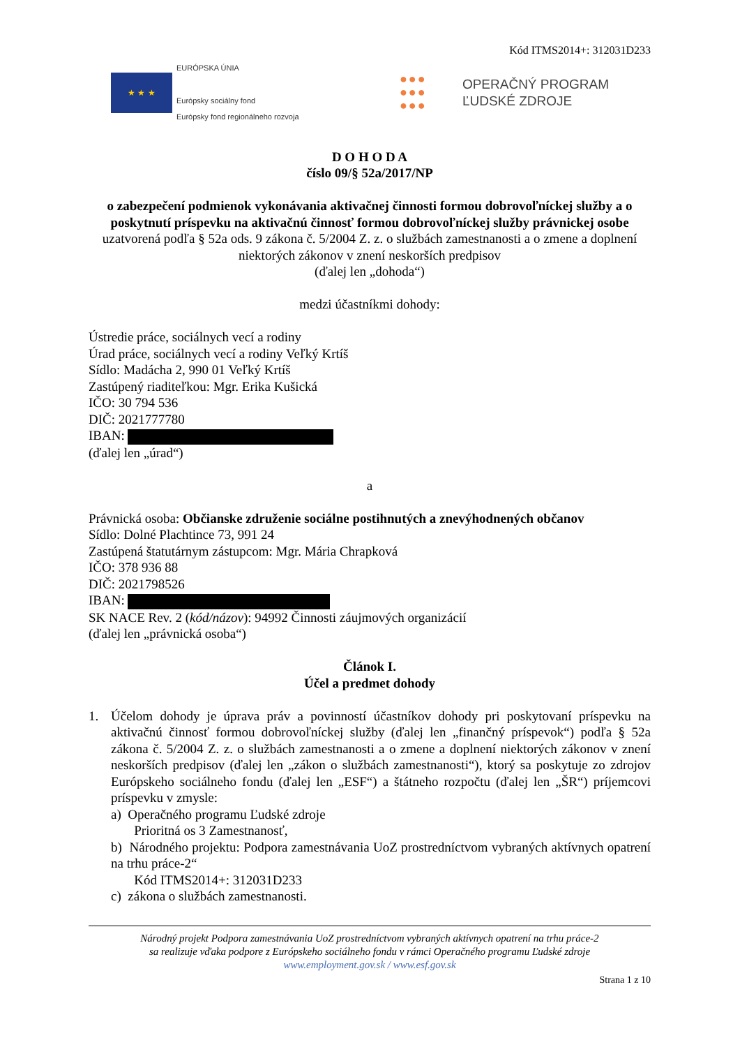Kód ITMS2014+: 312031D233
★ ★ ★
EURÓPSKA ÚNIA
Európsky sociálny fond
Európsky fond regionálneho rozvoja
●●●
●●●
●●●
OPERAČNÝ PROGRAM
ĽUDSKÉ ZDROJE
D O H O D A
číslo 09/§ 52a/2017/NP
o zabezpečení podmienok vykonávania aktivačnej činnosti formou dobrovoľníckej služby a o poskytnutí príspevku na aktivačnú činnosť formou dobrovoľníckej služby právnickej osobe
uzatvorená podľa § 52a ods. 9 zákona č. 5/2004 Z. z. o službách zamestnanosti a o zmene a doplnení niektorých zákonov v znení neskorších predpisov
(ďalej len „dohoda“)
medzi účastníkmi dohody:
Ústredie práce, sociálnych vecí a rodiny
Úrad práce, sociálnych vecí a rodiny Veľký Krtíš
Sídlo: Madácha 2, 990 01 Veľký Krtíš
Zastúpený riaditeľkou: Mgr. Erika Kušická
IČO: 30 794 536
DIČ: 2021777780
IBAN:
(ďalej len „úrad“)
a
Právnická osoba: Občianske združenie sociálne postihnutých a znevýhodnených občanov
Sídlo: Dolné Plachtince 73, 991 24
Zastúpená štatutárnym zástupcom: Mgr. Mária Chrapková
IČO: 378 936 88
DIČ: 2021798526
IBAN:
SK NACE Rev. 2 (kód/názov): 94992 Činnosti záujmových organizácií
(ďalej len „právnická osoba“)
Článok I.
Účel a predmet dohody
1. Účelom dohody je úprava práv a povinností účastníkov dohody pri poskytovaní príspevku na aktivačnú činnosť formou dobrovoľníckej služby (ďalej len „finančný príspevok“) podľa § 52a zákona č. 5/2004 Z. z. o službách zamestnanosti a o zmene a doplnení niektorých zákonov v znení neskorších predpisov (ďalej len „zákon o službách zamestnanosti“), ktorý sa poskytuje zo zdrojov Európskeho sociálneho fondu (ďalej len „ESF“) a štátneho rozpočtu (ďalej len „ŠR“) príjemcovi príspevku v zmysle:
a) Operačného programu Ľudské zdroje
Prioritná os 3 Zamestnanosť,
b) Národného projektu: Podpora zamestnávania UoZ prostredníctvom vybraných aktívnych opatrení na trhu práce-2“
Kód ITMS2014+: 312031D233
c) zákona o službách zamestnanosti.
Národný projekt Podpora zamestnávania UoZ prostredníctvom vybraných aktívnych opatrení na trhu práce-2
sa realizuje vďaka podpore z Európskeho sociálneho fondu v rámci Operačného programu Ľudské zdroje
www.employment.gov.sk / www.esf.gov.sk
Strana 1 z 10